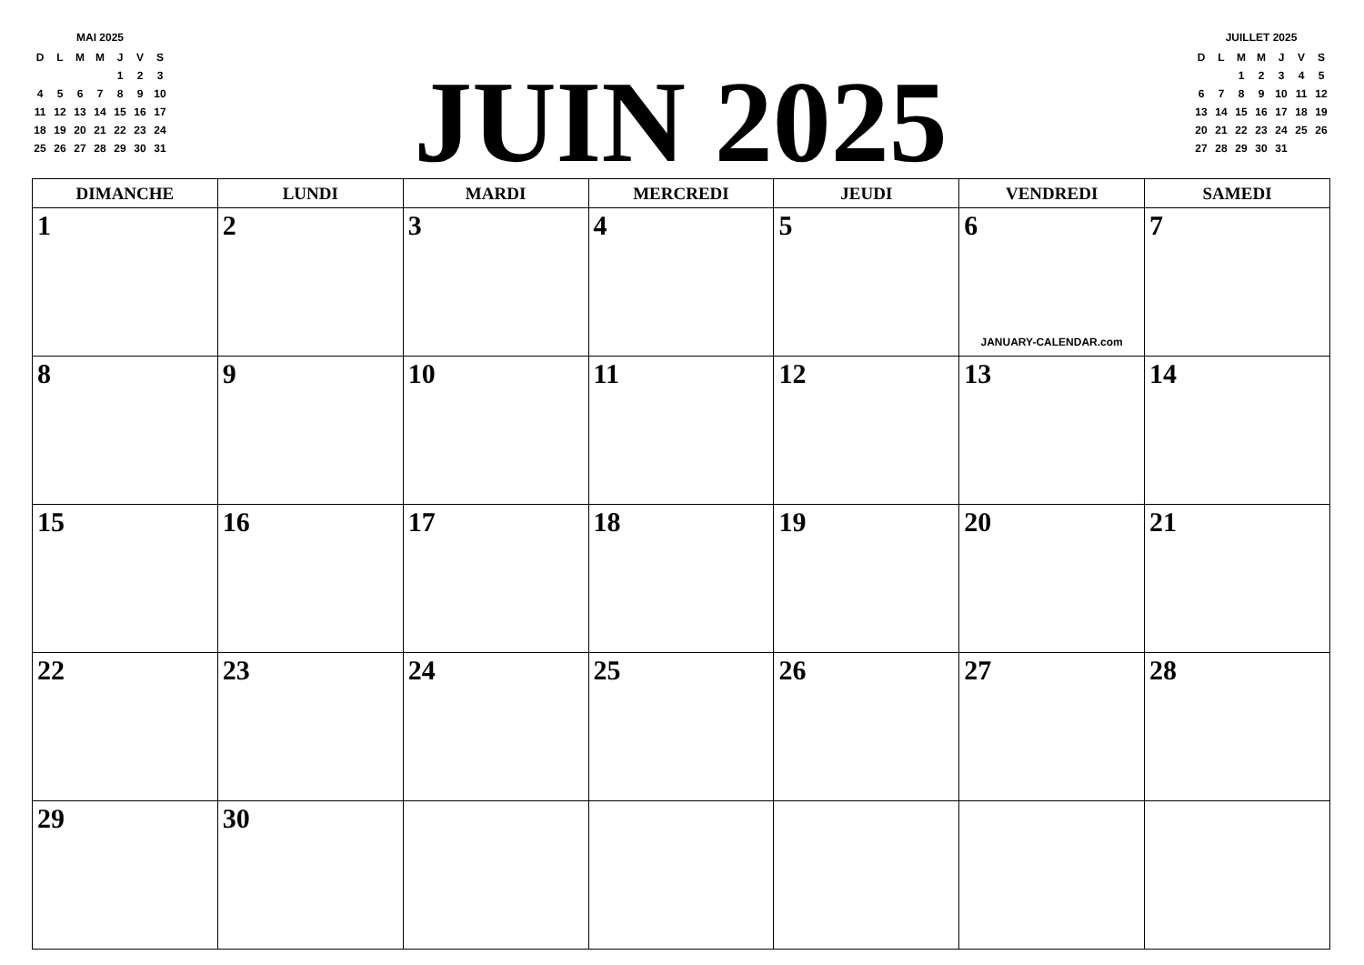MAI 2025
| D | L | M | M | J | V | S |
| --- | --- | --- | --- | --- | --- | --- |
| | | | | 1 | 2 | 3 |
| 4 | 5 | 6 | 7 | 8 | 9 | 10 |
| 11 | 12 | 13 | 14 | 15 | 16 | 17 |
| 18 | 19 | 20 | 21 | 22 | 23 | 24 |
| 25 | 26 | 27 | 28 | 29 | 30 | 31 |
JUIN 2025
JUILLET 2025
| D | L | M | M | J | V | S |
| --- | --- | --- | --- | --- | --- | --- |
| | | 1 | 2 | 3 | 4 | 5 |
| 6 | 7 | 8 | 9 | 10 | 11 | 12 |
| 13 | 14 | 15 | 16 | 17 | 18 | 19 |
| 20 | 21 | 22 | 23 | 24 | 25 | 26 |
| 27 | 28 | 29 | 30 | 31 | | |
| DIMANCHE | LUNDI | MARDI | MERCREDI | JEUDI | VENDREDI | SAMEDI |
| --- | --- | --- | --- | --- | --- | --- |
| 1 | 2 | 3 | 4 | 5 | 6 JANUARY-CALENDAR.com | 7 |
| 8 | 9 | 10 | 11 | 12 | 13 | 14 |
| 15 | 16 | 17 | 18 | 19 | 20 | 21 |
| 22 | 23 | 24 | 25 | 26 | 27 | 28 |
| 29 | 30 | | | | | |